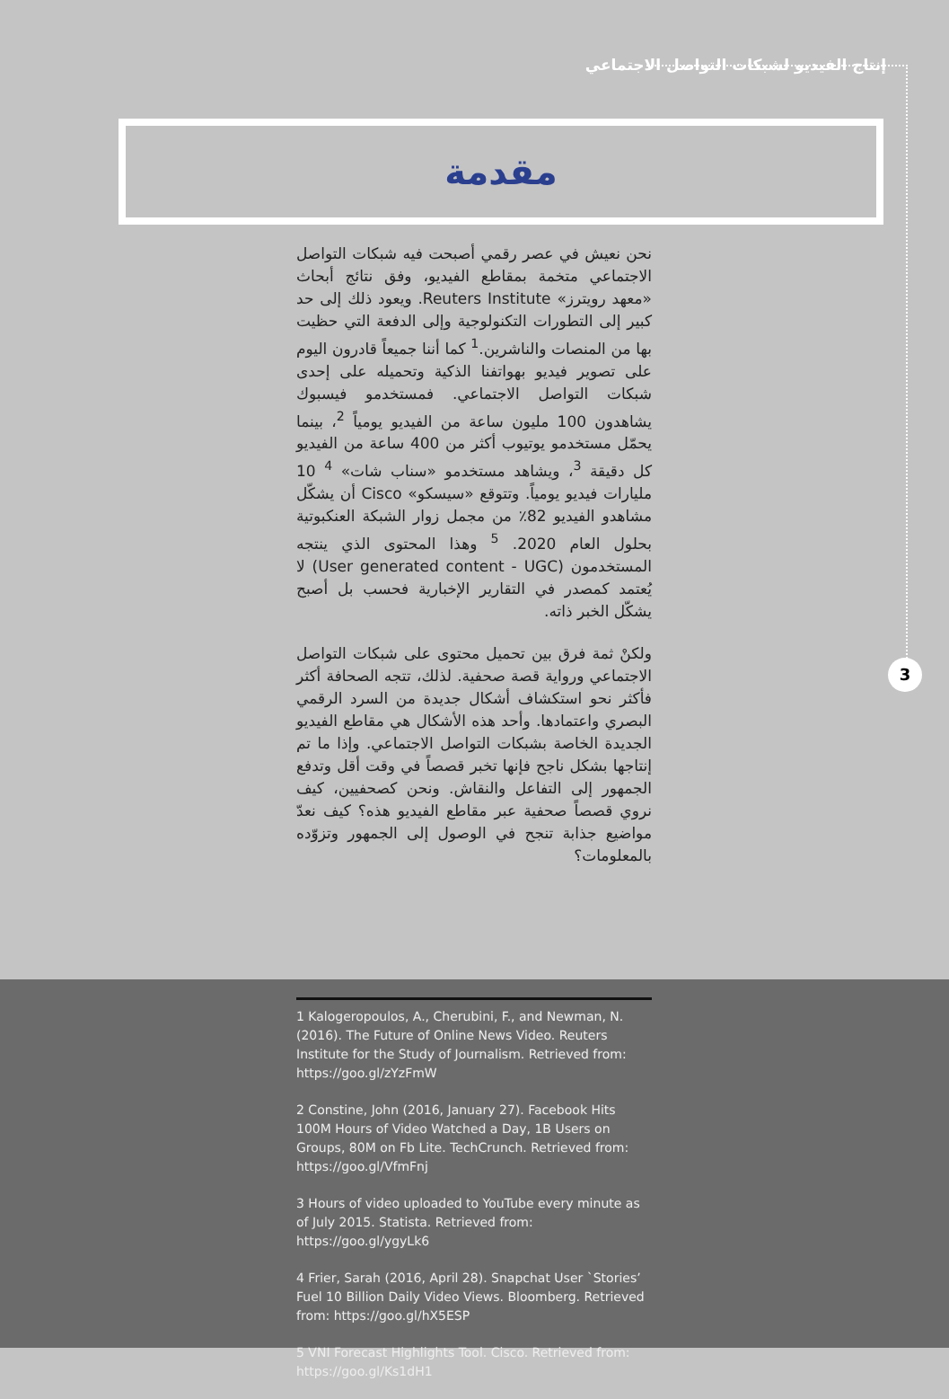إنتاج الفيديو لشبكات التواصل الاجتماعي
مقدمة
3
نحن نعيش في عصر رقمي أصبحت فيه شبكات التواصل الاجتماعي متخمة بمقاطع الفيديو، وفق نتائج أبحاث «معهد رويترز» Reuters Institute. ويعود ذلك إلى حد كبير إلى التطورات التكنولوجية وإلى الدفعة التي حظيت بها من المنصات والناشرين.<sup>1</sup> كما أننا جميعاً قادرون اليوم على تصوير فيديو بهواتفنا الذكية وتحميله على إحدى شبكات التواصل الاجتماعي. فمستخدمو فيسبوك يشاهدون 100 مليون ساعة من الفيديو يومياً <sup>2</sup>، بينما يحمّل مستخدمو يوتيوب أكثر من 400 ساعة من الفيديو كل دقيقة <sup>3</sup>، ويشاهد مستخدمو «سناب شات» <sup>4</sup> 10 مليارات فيديو يومياً. وتتوقع «سيسكو» Cisco أن يشكّل مشاهدو الفيديو 82٪ من مجمل زوار الشبكة العنكبوتية بحلول العام 2020. <sup>5</sup> وهذا المحتوى الذي ينتجه المستخدمون (User generated content - UGC) لا يُعتمد كمصدر في التقارير الإخبارية فحسب بل أصبح يشكّل الخبر ذاته.
ولكنْ ثمة فرق بين تحميل محتوى على شبكات التواصل الاجتماعي ورواية قصة صحفية. لذلك، تتجه الصحافة أكثر فأكثر نحو استكشاف أشكال جديدة من السرد الرقمي البصري واعتمادها. وأحد هذه الأشكال هي مقاطع الفيديو الجديدة الخاصة بشبكات التواصل الاجتماعي. وإذا ما تم إنتاجها بشكل ناجح فإنها تخبر قصصاً في وقت أقل وتدفع الجمهور إلى التفاعل والنقاش. ونحن كصحفيين، كيف نروي قصصاً صحفية عبر مقاطع الفيديو هذه؟ كيف نعدّ مواضيع جذابة تنجح في الوصول إلى الجمهور وتزوّده بالمعلومات؟
1 Kalogeropoulos, A., Cherubini, F., and Newman, N. (2016). The Future of Online News Video. Reuters Institute for the Study of Journalism. Retrieved from: https://goo.gl/zYzFmW
2 Constine, John (2016, January 27). Facebook Hits 100M Hours of Video Watched a Day, 1B Users on Groups, 80M on Fb Lite. TechCrunch. Retrieved from: https://goo.gl/VfmFnj
3 Hours of video uploaded to YouTube every minute as of July 2015. Statista. Retrieved from: https://goo.gl/ygyLk6
4 Frier, Sarah (2016, April 28). Snapchat User `Stories’ Fuel 10 Billion Daily Video Views. Bloomberg. Retrieved from: https://goo.gl/hX5ESP
5 VNI Forecast Highlights Tool. Cisco. Retrieved from: https://goo.gl/Ks1dH1